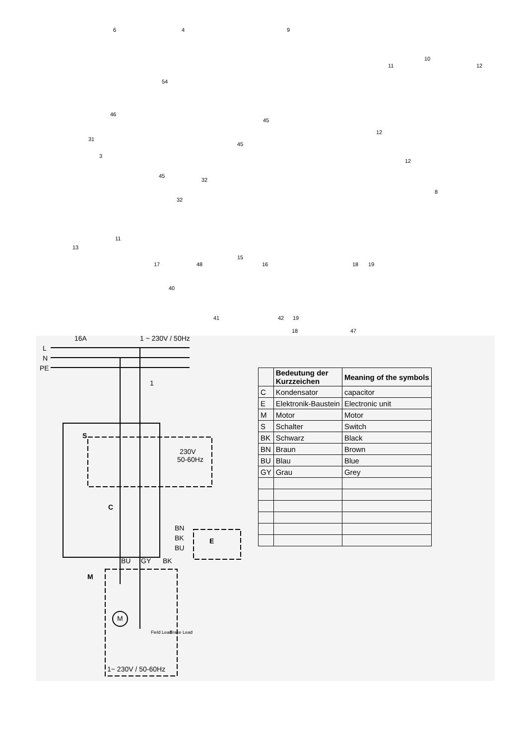6 4 9
10
11 12
54
46
45
31
12
45
3
12
45
32
8
32
11
13
15
17 48 16 18 19
40
41 42 19
18 47
L
N
PE
16A
1 ~ 230V / 50Hz
1
S
230V
50-60Hz
C
BN
BK
BU
E
BU
GY
BK
M
M
1~ 230V / 50-60Hz
Field Lead
Brake Lead
| | Bedeutung der Kurzzeichen | Meaning of the symbols |
| --- | --- | --- |
| C | Kondensator | capacitor |
| E | Elektronik-Baustein | Electronic unit |
| M | Motor | Motor |
| S | Schalter | Switch |
| BK | Schwarz | Black |
| BN | Braun | Brown |
| BU | Blau | Blue |
| GY | Grau | Grey |